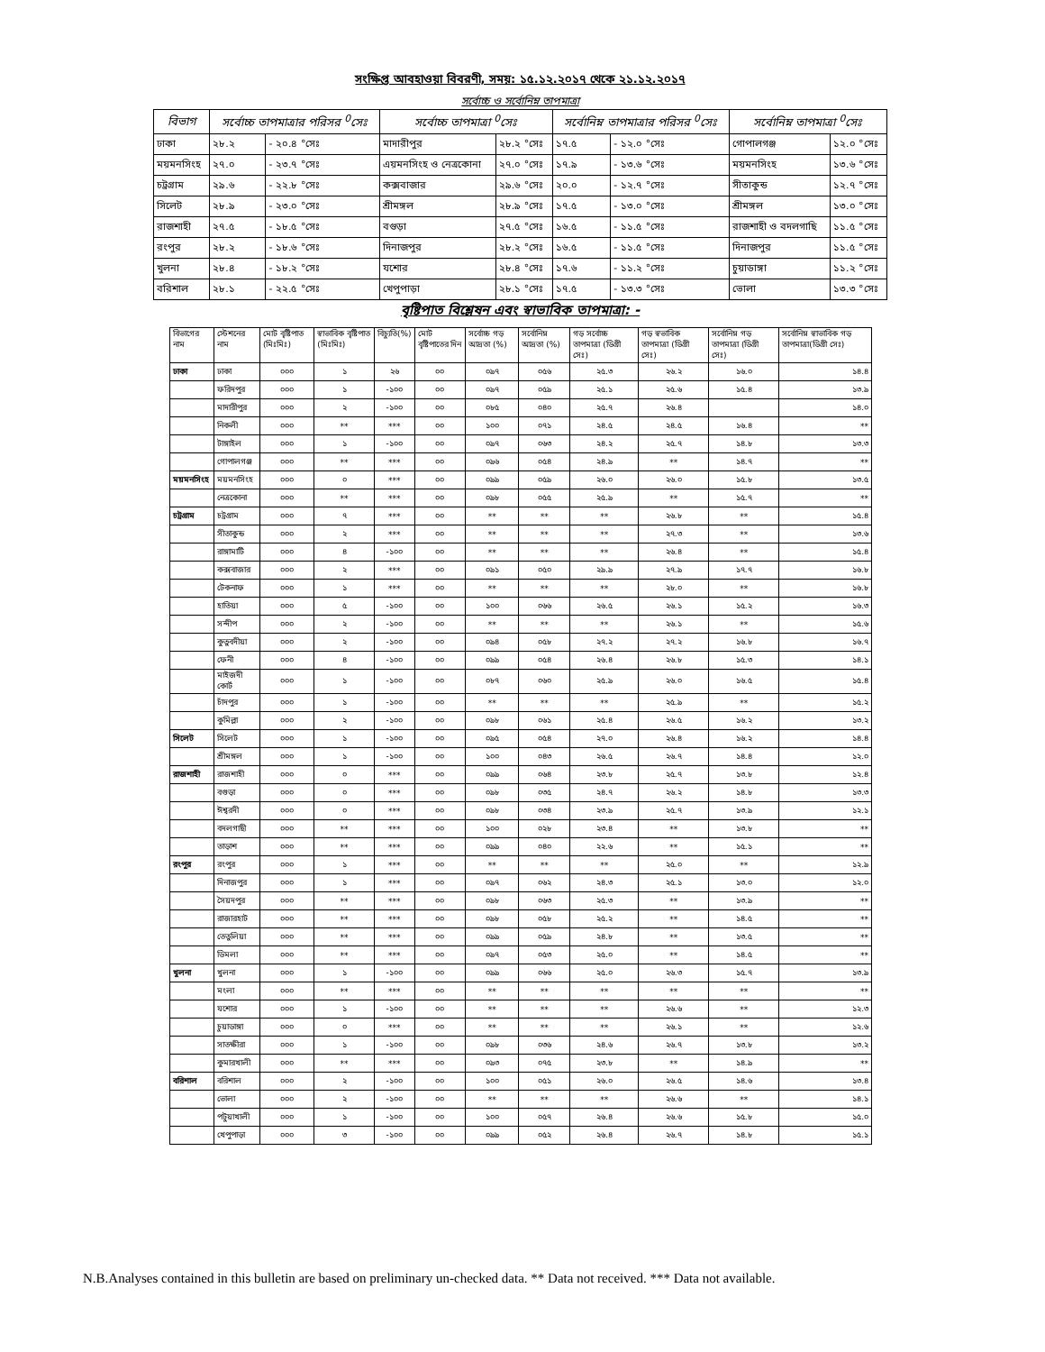সংক্ষিপ্ত আবহাওয়া বিবরণী, সময়: ১৫.১২.২০১৭ থেকে ২১.১২.২০১৭
সর্বোচ্চ ও সর্বোনিম্ন তাপমাত্রা
| বিভাগ | সর্বোচ্চ তাপমাত্রার পরিসর <sup>0</sup>সেঃ | | সর্বোচ্চ তাপমাত্রা <sup>0</sup>সেঃ | | সর্বোনিম্ন তাপমাত্রার পরিসর <sup>0</sup>সেঃ | | সর্বোনিম্ন তাপমাত্রা <sup>0</sup>সেঃ | |
| --- | --- | --- | --- | --- | --- | --- | --- | --- |
| ঢাকা | ২৮.২ | - ২০.৪ °সেঃ | মাদারীপুর | ২৮.২ °সেঃ | ১৭.৫ | - ১২.০ °সেঃ | গোপালগঞ্জ | ১২.০ °সেঃ |
| ময়মনসিংহ | ২৭.০ | - ২৩.৭ °সেঃ | এয়মনসিংহ ও নেত্রকোনা | ২৭.০ °সেঃ | ১৭.৯ | - ১৩.৬ °সেঃ | ময়মনসিংহ | ১৩.৬ °সেঃ |
| চট্রগ্রাম | ২৯.৬ | - ২২.৮ °সেঃ | কক্সবাজার | ২৯.৬ °সেঃ | ২০.০ | - ১২.৭ °সেঃ | সীতাকুন্ড | ১২.৭ °সেঃ |
| সিলেট | ২৮.৯ | - ২৩.০ °সেঃ | শ্রীমঙ্গল | ২৮.৯ °সেঃ | ১৭.৫ | - ১৩.০ °সেঃ | শ্রীমঙ্গল | ১৩.০ °সেঃ |
| রাজশাহী | ২৭.৫ | - ১৮.৫ °সেঃ | বগুড়া | ২৭.৫ °সেঃ | ১৬.৫ | - ১১.৫ °সেঃ | রাজশাহী ও বদলগাছি | ১১.৫ °সেঃ |
| রংপুর | ২৮.২ | - ১৮.৬ °সেঃ | দিনাজপুর | ২৮.২ °সেঃ | ১৬.৫ | - ১১.৫ °সেঃ | দিনাজপুর | ১১.৫ °সেঃ |
| খুলনা | ২৮.৪ | - ১৮.২ °সেঃ | যশোর | ২৮.৪ °সেঃ | ১৭.৬ | - ১১.২ °সেঃ | চুয়াডাঙ্গা | ১১.২ °সেঃ |
| বরিশাল | ২৮.১ | - ২২.৫ °সেঃ | খেপুপাড়া | ২৮.১ °সেঃ | ১৭.৫ | - ১৩.৩ °সেঃ | ভোলা | ১৩.৩ °সেঃ |
বৃষ্টিপাত বিশ্লেষন এবং স্বাভাবিক তাপমাত্রা: -
| বিভাগের নাম | স্টেশনের নাম | মোট বৃষ্টিপাত (মিঃমিঃ) | স্বাভাবিক বৃষ্টিপাত (মিঃমিঃ) | বিচ্যুতি(%) | মোট বৃষ্টিপাতের দিন | সর্বোচ্চ গড় আদ্রতা (%) | সর্বোনিম্ন আদ্রতা (%) | গড় সর্বোচ্চ তাপমাত্রা (ডিগ্রী সেঃ) | গড় স্বভাবিক তাপমাত্রা (ডিগ্রী সেঃ) | সর্বোনিম্ন গড় তাপমাত্রা (ডিগ্রী সেঃ) | সর্বোনিম্ন স্বাভাবিক গড় তাপমাত্রা(ডিগ্রী সেঃ) |
| --- | --- | --- | --- | --- | --- | --- | --- | --- | --- | --- | --- |
| ঢাকা | ঢাকা | ০০০ | ১ | ২৬ | ০০ | ০৯৭ | ০৫৬ | ২৫.৩ | ২৬.২ | ১৬.০ | ১৪.৪ |
| | ফরিদপুর | ০০০ | ১ | -১০০ | ০০ | ০৯৭ | ০৫৯ | ২৫.১ | ২৫.৬ | ১৫.৪ | ১৩.৯ |
| | মাদারীপুর | ০০০ | ২ | -১০০ | ০০ | ০৮৫ | ০৪০ | ২৫.৭ | ২৬.৪ | | ১৪.০ |
| | নিকলী | ০০০ | ** | *** | ০০ | ১০০ | ০৭১ | ২৪.৫ | ২৪.৫ | ১৬.৪ | ** |
| | টাঙ্গাইল | ০০০ | ১ | -১০০ | ০০ | ০৯৭ | ০৬৩ | ২৪.২ | ২৫.৭ | ১৪.৮ | ১৩.৩ |
| | গোপালগঞ্জ | ০০০ | ** | *** | ০০ | ০৯৬ | ০৫৪ | ২৪.৯ | ** | ১৪.৭ | ** |
| ময়মনসিংহ | ময়মনসিংহ | ০০০ | ০ | *** | ০০ | ০৯৯ | ০৫৯ | ২৬.০ | ২৬.০ | ১৫.৮ | ১৩.৫ |
| | নেত্রকোনা | ০০০ | ** | *** | ০০ | ০৯৮ | ০৫৫ | ২৫.৯ | ** | ১৫.৭ | ** |
| চট্রগ্রাম | চট্রগ্রাম | ০০০ | ৭ | *** | ০০ | ** | ** | ** | ২৬.৮ | ** | ১৫.৪ |
| | সীতাকুন্ড | ০০০ | ২ | *** | ০০ | ** | ** | ** | ২৭.৩ | ** | ১৩.৬ |
| | রাঙ্গামাটি | ০০০ | ৪ | -১০০ | ০০ | ** | ** | ** | ২৬.৪ | ** | ১৫.৪ |
| | কক্সবাজার | ০০০ | ২ | *** | ০০ | ০৯১ | ০৫০ | ২৯.৯ | ২৭.৯ | ১৭.৭ | ১৬.৮ |
| | টেকনাফ | ০০০ | ১ | *** | ০০ | ** | ** | ** | ২৮.০ | ** | ১৬.৮ |
| | হাতিয়া | ০০০ | ৫ | -১০০ | ০০ | ১০০ | ০৬৬ | ২৬.৫ | ২৬.১ | ১৫.২ | ১৬.৩ |
| | সন্দীপ | ০০০ | ২ | -১০০ | ০০ | ** | ** | ** | ২৬.১ | ** | ১৫.৬ |
| | কুতুবদীয়া | ০০০ | ২ | -১০০ | ০০ | ০৯৪ | ০৫৮ | ২৭.২ | ২৭.২ | ১৬.৮ | ১৬.৭ |
| | ফেনী | ০০০ | ৪ | -১০০ | ০০ | ০৯৯ | ০৫৪ | ২৬.৪ | ২৬.৮ | ১৫.৩ | ১৪.১ |
| | মাইজদী কোর্ট | ০০০ | ১ | -১০০ | ০০ | ০৮৭ | ০৬০ | ২৫.৯ | ২৬.০ | ১৬.৫ | ১৫.৪ |
| | চাঁদপুর | ০০০ | ১ | -১০০ | ০০ | ** | ** | ** | ২৫.৯ | ** | ১৫.২ |
| | কুমিল্লা | ০০০ | ২ | -১০০ | ০০ | ০৯৮ | ০৬১ | ২৫.৪ | ২৬.৫ | ১৬.২ | ১৩.২ |
| সিলেট | সিলেট | ০০০ | ১ | -১০০ | ০০ | ০৯৫ | ০৫৪ | ২৭.০ | ২৬.৪ | ১৬.২ | ১৪.৪ |
| | শ্রীমঙ্গল | ০০০ | ১ | -১০০ | ০০ | ১০০ | ০৪৩ | ২৬.৫ | ২৬.৭ | ১৪.৪ | ১২.০ |
| রাজশাহী | রাজশাহী | ০০০ | ০ | *** | ০০ | ০৯৯ | ০৬৪ | ২৩.৮ | ২৫.৭ | ১৩.৮ | ১২.৪ |
| | বগুড়া | ০০০ | ০ | *** | ০০ | ০৯৮ | ০৩৫ | ২৪.৭ | ২৬.২ | ১৪.৮ | ১৩.৩ |
| | ঈশ্বরদী | ০০০ | ০ | *** | ০০ | ০৯৮ | ০৩৪ | ২৩.৯ | ২৫.৭ | ১৩.৯ | ১২.১ |
| | বদলগাছী | ০০০ | ** | *** | ০০ | ১০০ | ০২৮ | ২৩.৪ | ** | ১৩.৮ | ** |
| | তাড়াশ | ০০০ | ** | *** | ০০ | ০৯৯ | ০৪০ | ২২.৬ | ** | ১৫.১ | ** |
| রংপুর | রংপুর | ০০০ | ১ | *** | ০০ | ** | ** | ** | ২৫.০ | ** | ১২.৯ |
| | দিনাজপুর | ০০০ | ১ | *** | ০০ | ০৯৭ | ০৬২ | ২৪.৩ | ২৫.১ | ১৩.০ | ১২.০ |
| | সৈয়দপুর | ০০০ | ** | *** | ০০ | ০৯৮ | ০৬৩ | ২৫.৩ | ** | ১৩.৯ | ** |
| | রাজারহাট | ০০০ | ** | *** | ০০ | ০৯৮ | ০৫৮ | ২৫.২ | ** | ১৪.৫ | ** |
| | তেতুলিয়া | ০০০ | ** | *** | ০০ | ০৯৯ | ০৫৯ | ২৪.৮ | ** | ১৩.৫ | ** |
| | ডিমলা | ০০০ | ** | *** | ০০ | ০৯৭ | ০৫৩ | ২৫.০ | ** | ১৪.৫ | ** |
| খুলনা | খুলনা | ০০০ | ১ | -১০০ | ০০ | ০৯৯ | ০৬৬ | ২৫.০ | ২৬.৩ | ১৫.৭ | ১৩.৯ |
| | মংলা | ০০০ | ** | *** | ০০ | ** | ** | ** | ** | ** | ** |
| | যশোর | ০০০ | ১ | -১০০ | ০০ | ** | ** | ** | ২৬.৬ | ** | ১২.৩ |
| | চুয়াডাঙ্গা | ০০০ | ০ | *** | ০০ | ** | ** | ** | ২৬.১ | ** | ১২.৬ |
| | সাতক্ষীরা | ০০০ | ১ | -১০০ | ০০ | ০৯৮ | ০৩৬ | ২৪.৬ | ২৬.৭ | ১৩.৮ | ১৩.২ |
| | কুমারখালী | ০০০ | ** | *** | ০০ | ০৯৩ | ০৭৫ | ২৩.৮ | ** | ১৪.৯ | ** |
| বরিশাল | বরিশাল | ০০০ | ২ | -১০০ | ০০ | ১০০ | ০৫১ | ২৬.০ | ২৬.৫ | ১৪.৬ | ১৩.৪ |
| | ভোলা | ০০০ | ২ | -১০০ | ০০ | ** | ** | ** | ২৬.৬ | ** | ১৪.১ |
| | পটুয়াখালী | ০০০ | ১ | -১০০ | ০০ | ১০০ | ০৫৭ | ২৬.৪ | ২৬.৬ | ১৫.৮ | ১৫.০ |
| | খেপুপাড়া | ০০০ | ৩ | -১০০ | ০০ | ০৯৯ | ০৫২ | ২৬.৪ | ২৬.৭ | ১৪.৮ | ১৫.১ |
N.B.Analyses contained in this bulletin are based on preliminary un-checked data. ** Data not received. *** Data not available.